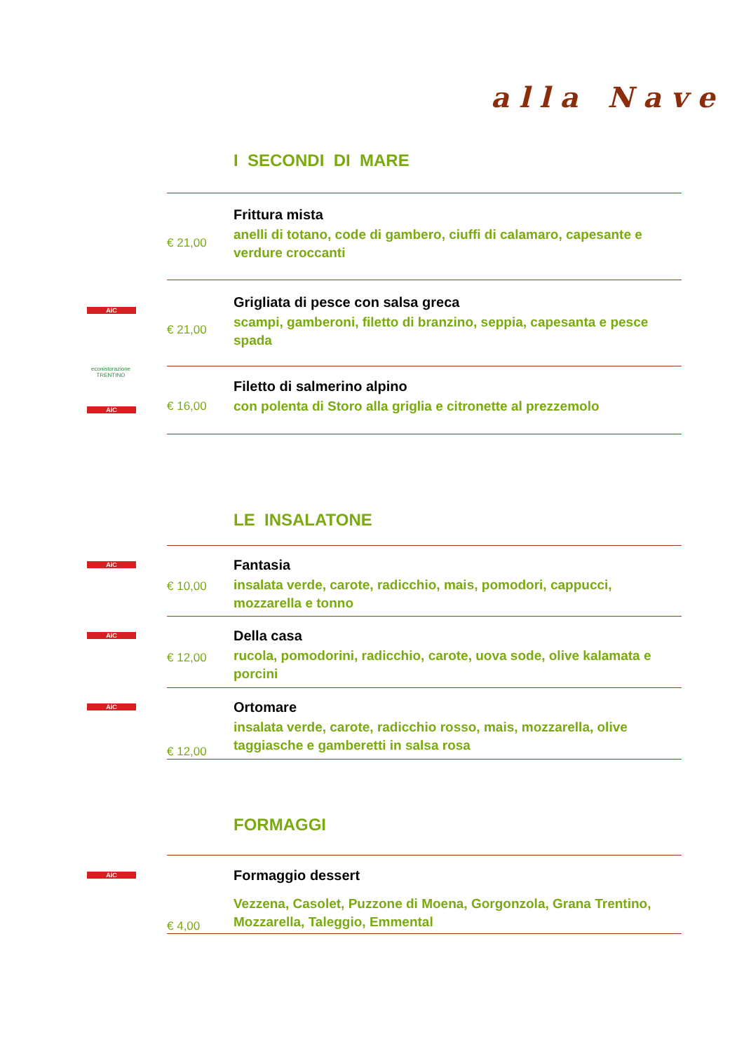alla Nave
I SECONDI DI MARE
€ 21,00
Frittura mista
anelli di totano, code di gambero, ciuffi di calamaro, capesante e verdure croccanti
AiC
€ 21,00
Grigliata di pesce con salsa greca
scampi, gamberoni, filetto di branzino, seppia, capesanta e pesce spada
econistorazione
TRENTINO
AiC
€ 16,00
Filetto di salmerino alpino
con polenta di Storo alla griglia e citronette al prezzemolo
LE INSALATONE
AiC
€ 10,00
Fantasia
insalata verde, carote, radicchio, mais, pomodori, cappucci, mozzarella e tonno
AiC
€ 12,00
Della casa
rucola, pomodorini, radicchio, carote, uova sode, olive kalamata e porcini
AiC
€ 12,00
Ortomare
insalata verde, carote, radicchio rosso, mais, mozzarella, olive taggiasche e gamberetti in salsa rosa
FORMAGGI
AiC
€ 4,00
Formaggio dessert
Vezzena, Casolet, Puzzone di Moena, Gorgonzola, Grana Trentino, Mozzarella, Taleggio, Emmental